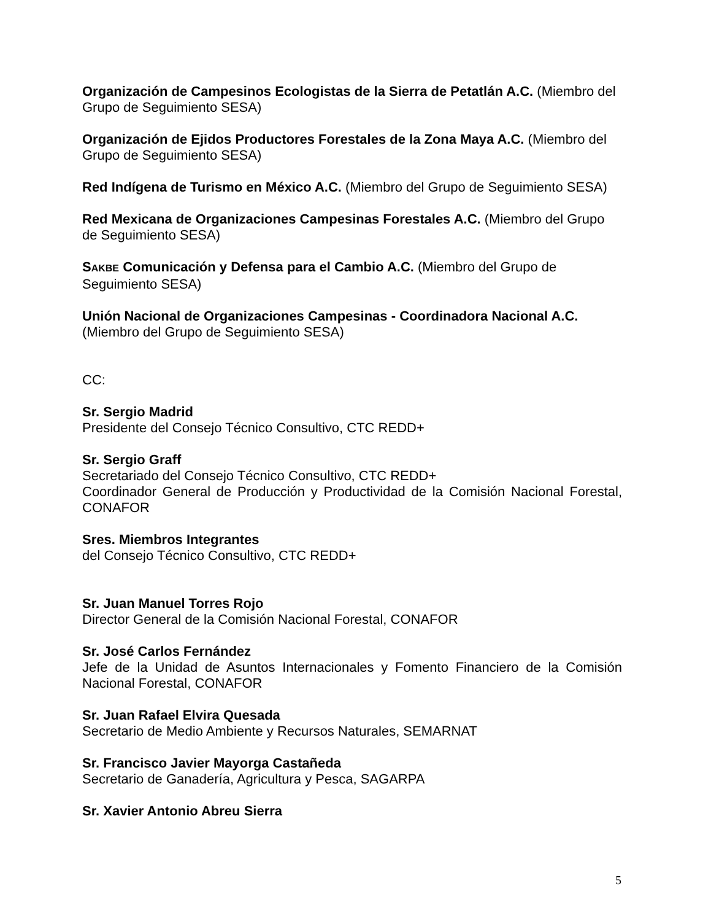Organización de Campesinos Ecologistas de la Sierra de Petatlán A.C. (Miembro del Grupo de Seguimiento SESA)
Organización de Ejidos Productores Forestales de la Zona Maya A.C. (Miembro del Grupo de Seguimiento SESA)
Red Indígena de Turismo en México A.C. (Miembro del Grupo de Seguimiento SESA)
Red Mexicana de Organizaciones Campesinas Forestales A.C. (Miembro del Grupo de Seguimiento SESA)
SAKBE Comunicación y Defensa para el Cambio A.C. (Miembro del Grupo de Seguimiento SESA)
Unión Nacional de Organizaciones Campesinas - Coordinadora Nacional A.C. (Miembro del Grupo de Seguimiento SESA)
CC:
Sr. Sergio Madrid
Presidente del Consejo Técnico Consultivo, CTC REDD+
Sr. Sergio Graff
Secretariado del Consejo Técnico Consultivo, CTC REDD+
Coordinador General de Producción y Productividad de la Comisión Nacional Forestal, CONAFOR
Sres. Miembros Integrantes
del Consejo Técnico Consultivo, CTC REDD+
Sr. Juan Manuel Torres Rojo
Director General de la Comisión Nacional Forestal, CONAFOR
Sr. José Carlos Fernández
Jefe de la Unidad de Asuntos Internacionales y Fomento Financiero de la Comisión Nacional Forestal, CONAFOR
Sr. Juan Rafael Elvira Quesada
Secretario de Medio Ambiente y Recursos Naturales, SEMARNAT
Sr. Francisco Javier Mayorga Castañeda
Secretario de Ganadería, Agricultura y Pesca, SAGARPA
Sr. Xavier Antonio Abreu Sierra
5